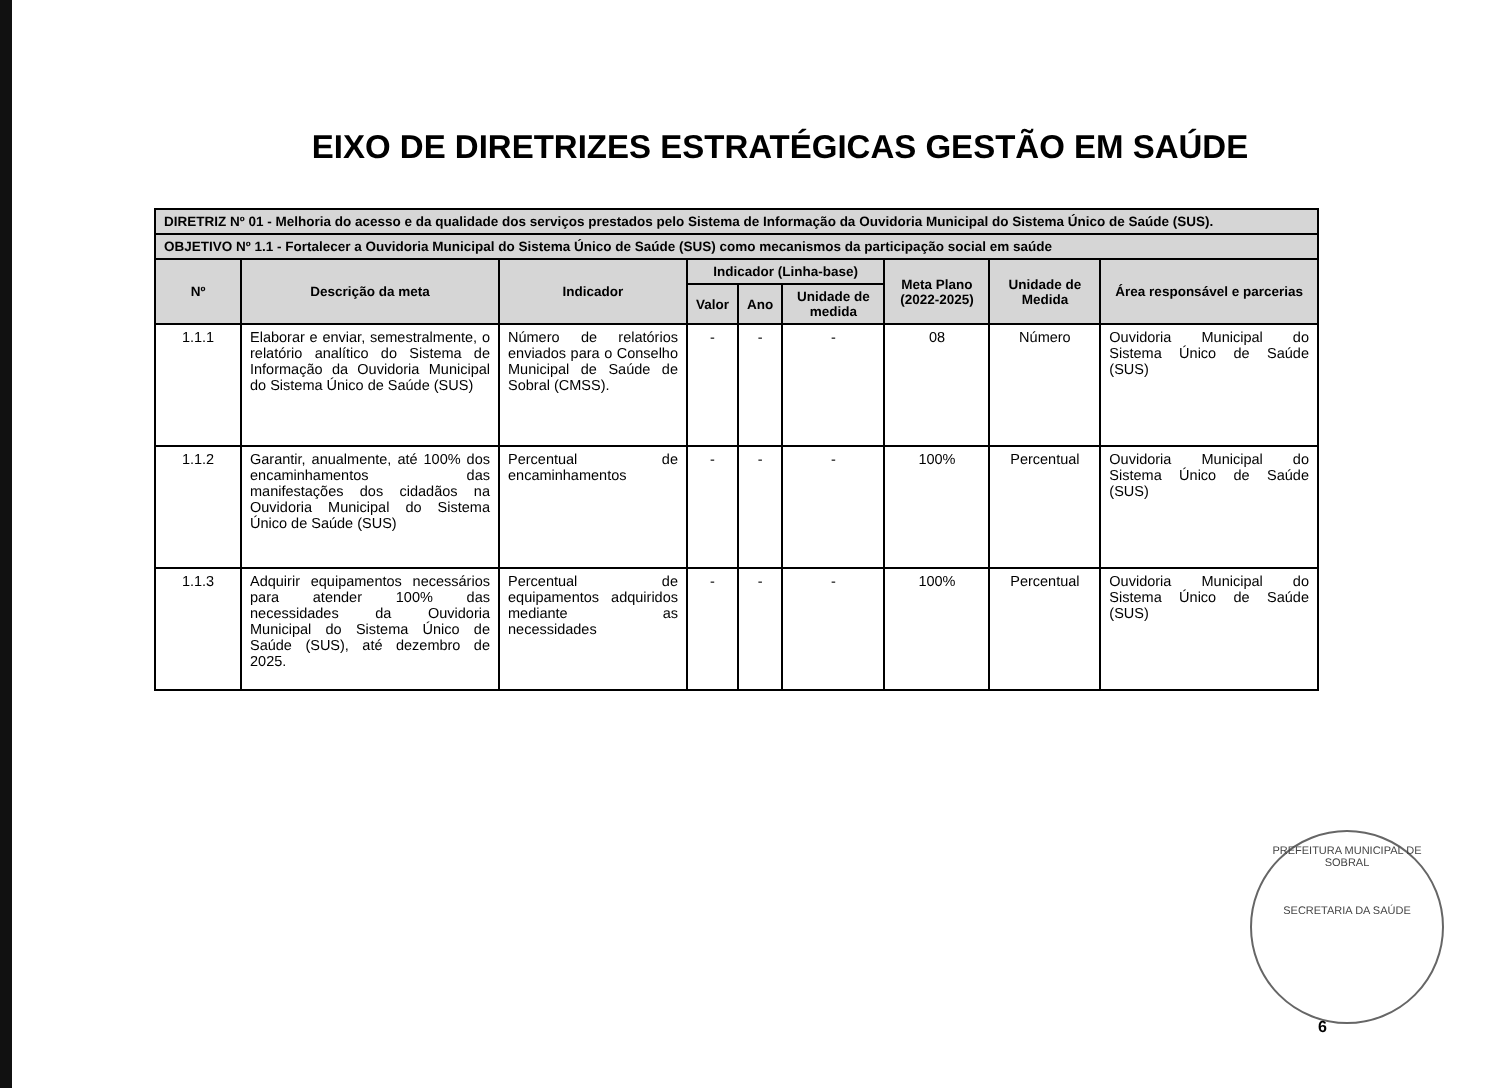EIXO DE DIRETRIZES ESTRATÉGICAS GESTÃO EM SAÚDE
| DIRETRIZ Nº 01 - Melhoria do acesso e da qualidade dos serviços prestados pelo Sistema de Informação da Ouvidoria Municipal do Sistema Único de Saúde (SUS). | | | | | | | | |
| OBJETIVO Nº 1.1 - Fortalecer a Ouvidoria Municipal do Sistema Único de Saúde (SUS) como mecanismos da participação social em saúde | | | | | | | | |
| Nº | Descrição da meta | Indicador | Indicador (Linha-base) | | | Meta Plano (2022-2025) | Unidade de Medida | Área responsável e parcerias |
| | | | Valor | Ano | Unidade de medida | | | |
| 1.1.1 | Elaborar e enviar, semestralmente, o relatório analítico do Sistema de Informação da Ouvidoria Municipal do Sistema Único de Saúde (SUS) | Número de relatórios enviados para o Conselho Municipal de Saúde de Sobral (CMSS). | - | - | - | 08 | Número | Ouvidoria Municipal do Sistema Único de Saúde (SUS) |
| 1.1.2 | Garantir, anualmente, até 100% dos encaminhamentos das manifestações dos cidadãos na Ouvidoria Municipal do Sistema Único de Saúde (SUS) | Percentual de encaminhamentos | - | - | - | 100% | Percentual | Ouvidoria Municipal do Sistema Único de Saúde (SUS) |
| 1.1.3 | Adquirir equipamentos necessários para atender 100% das necessidades da Ouvidoria Municipal do Sistema Único de Saúde (SUS), até dezembro de 2025. | Percentual de equipamentos adquiridos mediante as necessidades | - | - | - | 100% | Percentual | Ouvidoria Municipal do Sistema Único de Saúde (SUS) |
PREFEITURA MUNICIPAL DE SOBRAL
SECRETARIA DA SAÚDE
6